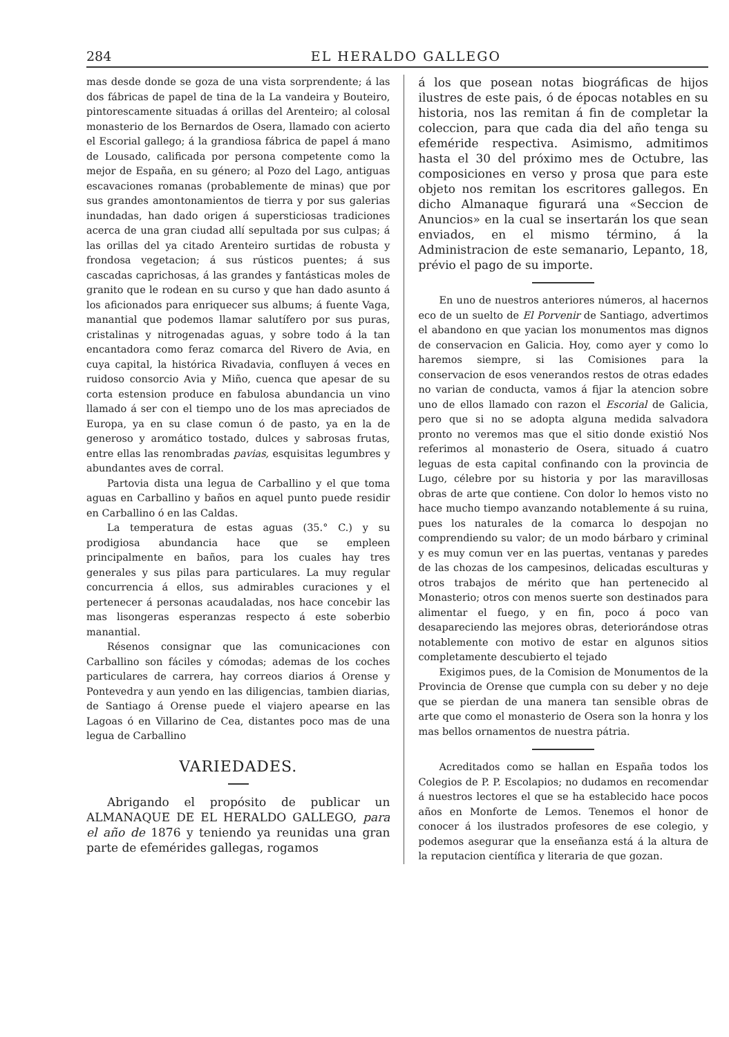284 EL HERALDO GALLEGO
mas desde donde se goza de una vista sorprendente; á las dos fábricas de papel de tina de la La vandeira y Bouteiro, pintorescamente situadas á orillas del Arenteiro; al colosal monasterio de los Bernardos de Osera, llamado con acierto el Escorial gallego; á la grandiosa fábrica de papel á mano de Lousado, calificada por persona competente como la mejor de España, en su género; al Pozo del Lago, antiguas escavaciones romanas (probablemente de minas) que por sus grandes amontonamientos de tierra y por sus galerias inundadas, han dado origen á supersticiosas tradiciones acerca de una gran ciudad allí sepultada por sus culpas; á las orillas del ya citado Arenteiro surtidas de robusta y frondosa vegetacion; á sus rústicos puentes; á sus cascadas caprichosas, á las grandes y fantásticas moles de granito que le rodean en su curso y que han dado asunto á los aficionados para enriquecer sus albums; á fuente Vaga, manantial que podemos llamar salutífero por sus puras, cristalinas y nitrogenadas aguas, y sobre todo á la tan encantadora como feraz comarca del Rivero de Avia, en cuya capital, la histórica Rivadavia, confluyen á veces en ruidoso consorcio Avia y Miño, cuenca que apesar de su corta estension produce en fabulosa abundancia un vino llamado á ser con el tiempo uno de los mas apreciados de Europa, ya en su clase comun ó de pasto, ya en la de generoso y aromático tostado, dulces y sabrosas frutas, entre ellas las renombradas pavias, esquisitas legumbres y abundantes aves de corral.
Partovia dista una legua de Carballino y el que toma aguas en Carballino y baños en aquel punto puede residir en Carballino ó en las Caldas.
La temperatura de estas aguas (35.° C.) y su prodigiosa abundancia hace que se empleen principalmente en baños, para los cuales hay tres generales y sus pilas para particulares. La muy regular concurrencia á ellos, sus admirables curaciones y el pertenecer á personas acaudaladas, nos hace concebir las mas lisongeras esperanzas respecto á este soberbio manantial.
Résenos consignar que las comunicaciones con Carballino son fáciles y cómodas; ademas de los coches particulares de carrera, hay correos diarios á Orense y Pontevedra y aun yendo en las diligencias, tambien diarias, de Santiago á Orense puede el viajero apearse en las Lagoas ó en Villarino de Cea, distantes poco mas de una legua de Carballino
VARIEDADES.
Abrigando el propósito de publicar un ALMANAQUE DE EL HERALDO GALLEGO, para el año de 1876 y teniendo ya reunidas una gran parte de efemérides gallegas, rogamos
á los que posean notas biográficas de hijos ilustres de este pais, ó de épocas notables en su historia, nos las remitan á fin de completar la coleccion, para que cada dia del año tenga su efeméride respectiva. Asimismo, admitimos hasta el 30 del próximo mes de Octubre, las composiciones en verso y prosa que para este objeto nos remitan los escritores gallegos. En dicho Almanaque figurará una «Seccion de Anuncios» en la cual se insertarán los que sean enviados, en el mismo término, á la Administracion de este semanario, Lepanto, 18, prévio el pago de su importe.
En uno de nuestros anteriores números, al hacernos eco de un suelto de El Porvenir de Santiago, advertimos el abandono en que yacian los monumentos mas dignos de conservacion en Galicia. Hoy, como ayer y como lo haremos siempre, si las Comisiones para la conservacion de esos venerandos restos de otras edades no varian de conducta, vamos á fijar la atencion sobre uno de ellos llamado con razon el Escorial de Galicia, pero que si no se adopta alguna medida salvadora pronto no veremos mas que el sitio donde existió Nos referimos al monasterio de Osera, situado á cuatro leguas de esta capital confinando con la provincia de Lugo, célebre por su historia y por las maravillosas obras de arte que contiene. Con dolor lo hemos visto no hace mucho tiempo avanzando notablemente á su ruina, pues los naturales de la comarca lo despojan no comprendiendo su valor; de un modo bárbaro y criminal y es muy comun ver en las puertas, ventanas y paredes de las chozas de los campesinos, delicadas esculturas y otros trabajos de mérito que han pertenecido al Monasterio; otros con menos suerte son destinados para alimentar el fuego, y en fin, poco á poco van desapareciendo las mejores obras, deteriorándose otras notablemente con motivo de estar en algunos sitios completamente descubierto el tejado
Exigimos pues, de la Comision de Monumentos de la Provincia de Orense que cumpla con su deber y no deje que se pierdan de una manera tan sensible obras de arte que como el monasterio de Osera son la honra y los mas bellos ornamentos de nuestra pátria.
Acreditados como se hallan en España todos los Colegios de P. P. Escolapios; no dudamos en recomendar á nuestros lectores el que se ha establecido hace pocos años en Monforte de Lemos. Tenemos el honor de conocer á los ilustrados profesores de ese colegio, y podemos asegurar que la enseñanza está á la altura de la reputacion científica y literaria de que gozan.